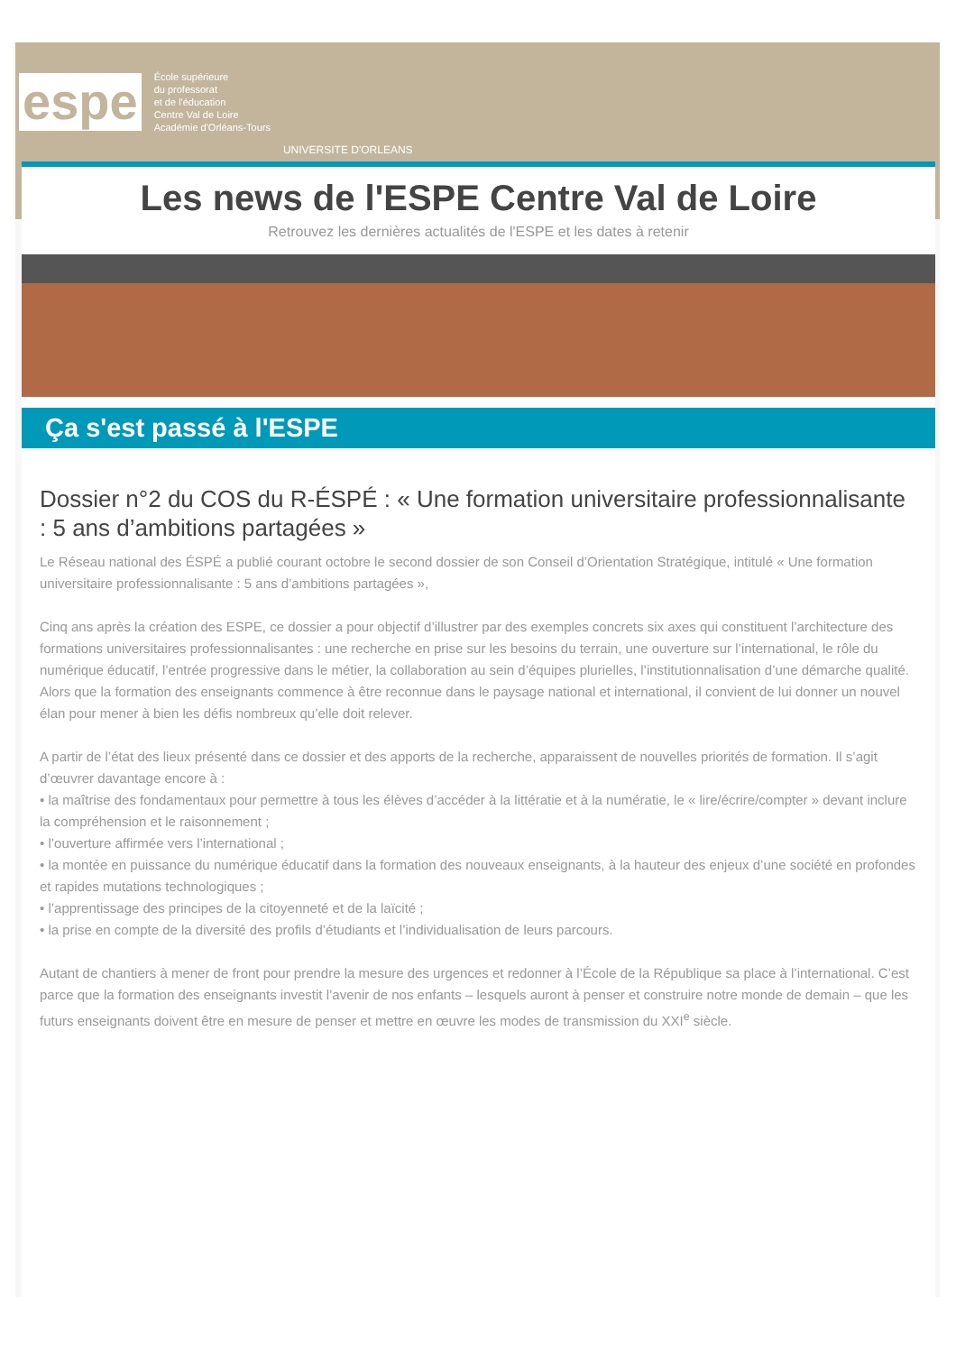espe École supérieure
du professorat
et de l'éducation
Centre Val de Loire
Académie d'Orléans-Tours UNIVERSITE D'ORLEANS
Les news de l'ESPE Centre Val de Loire
Retrouvez les dernières actualités de l'ESPE et les dates à retenir
Ça s'est passé à l'ESPE
Dossier n°2 du COS du R-ÉSPÉ : « Une formation universitaire professionnalisante : 5 ans d’ambitions partagées »
Le Réseau national des ÉSPÉ a publié courant octobre le second dossier de son Conseil d’Orientation Stratégique, intitulé « Une formation universitaire professionnalisante : 5 ans d’ambitions partagées »,
Cinq ans après la création des ESPE, ce dossier a pour objectif d’illustrer par des exemples concrets six axes qui constituent l’architecture des formations universitaires professionnalisantes : une recherche en prise sur les besoins du terrain, une ouverture sur l’international, le rôle du numérique éducatif, l’entrée progressive dans le métier, la collaboration au sein d’équipes plurielles, l’institutionnalisation d’une démarche qualité. Alors que la formation des enseignants commence à être reconnue dans le paysage national et international, il convient de lui donner un nouvel élan pour mener à bien les défis nombreux qu’elle doit relever.
A partir de l’état des lieux présenté dans ce dossier et des apports de la recherche, apparaissent de nouvelles priorités de formation. Il s’agit d’œuvrer davantage encore à :
• la maîtrise des fondamentaux pour permettre à tous les élèves d’accéder à la littératie et à la numératie, le « lire/écrire/compter » devant inclure la compréhension et le raisonnement ;
• l’ouverture affirmée vers l’international ;
• la montée en puissance du numérique éducatif dans la formation des nouveaux enseignants, à la hauteur des enjeux d’une société en profondes et rapides mutations technologiques ;
• l’apprentissage des principes de la citoyenneté et de la laïcité ;
• la prise en compte de la diversité des profils d’étudiants et l’individualisation de leurs parcours.
Autant de chantiers à mener de front pour prendre la mesure des urgences et redonner à l’École de la République sa place à l’international. C’est parce que la formation des enseignants investit l’avenir de nos enfants – lesquels auront à penser et construire notre monde de demain – que les futurs enseignants doivent être en mesure de penser et mettre en œuvre les modes de transmission du XXI<sup>e</sup> siècle.